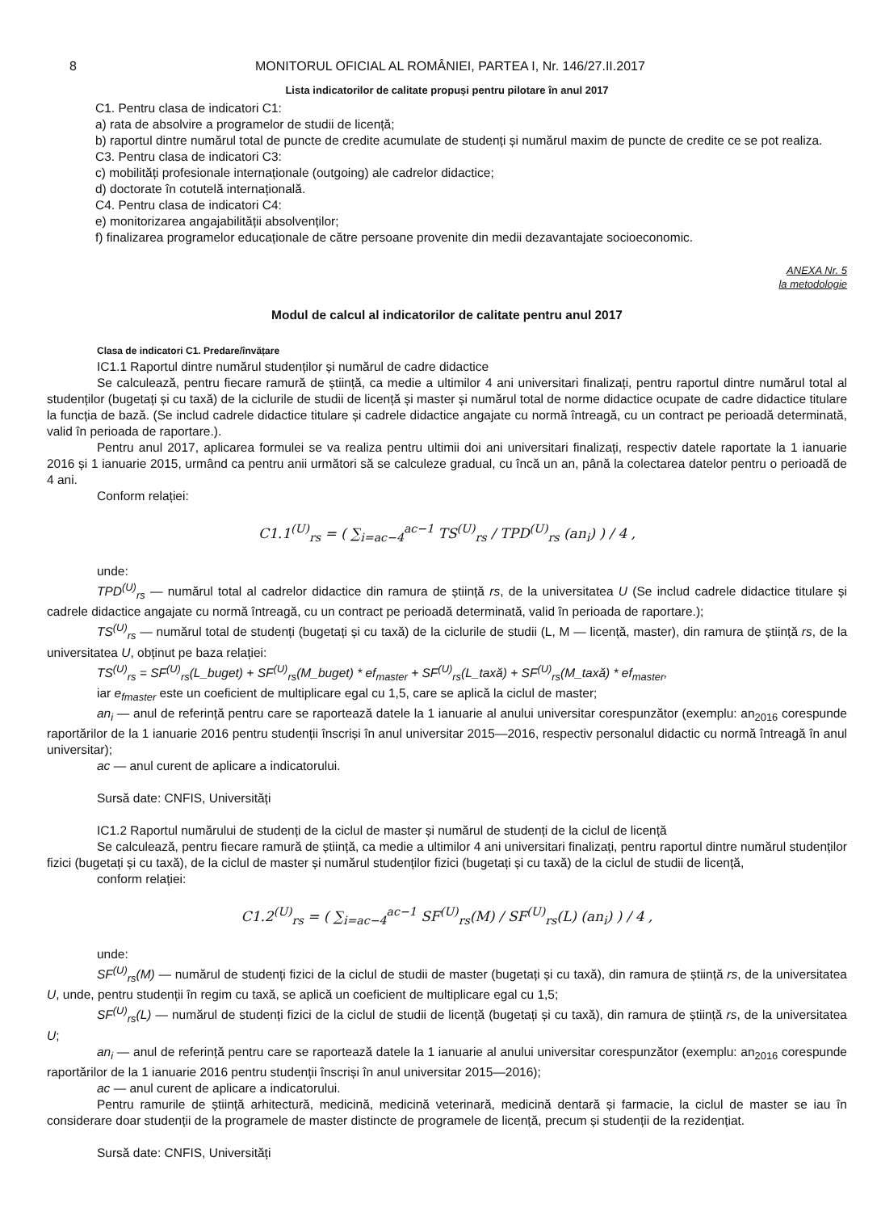8 MONITORUL OFICIAL AL ROMÂNIEI, PARTEA I, Nr. 146/27.II.2017
Lista indicatorilor de calitate propuși pentru pilotare în anul 2017
C1. Pentru clasa de indicatori C1:
a) rata de absolvire a programelor de studii de licență;
b) raportul dintre numărul total de puncte de credite acumulate de studenți și numărul maxim de puncte de credite ce se pot realiza.
C3. Pentru clasa de indicatori C3:
c) mobilități profesionale internaționale (outgoing) ale cadrelor didactice;
d) doctorate în cotutelă internațională.
C4. Pentru clasa de indicatori C4:
e) monitorizarea angajabilității absolvenților;
f) finalizarea programelor educaționale de către persoane provenite din medii dezavantajate socioeconomic.
ANEXA Nr. 5
la metodologie
Modul de calcul al indicatorilor de calitate pentru anul 2017
Clasa de indicatori C1. Predare/învățare
IC1.1 Raportul dintre numărul studenților și numărul de cadre didactice
Se calculează, pentru fiecare ramură de știință, ca medie a ultimilor 4 ani universitari finalizați, pentru raportul dintre numărul total al studenților (bugetați și cu taxă) de la ciclurile de studii de licență și master și numărul total de norme didactice ocupate de cadre didactice titulare la funcția de bază. (Se includ cadrele didactice titulare și cadrele didactice angajate cu normă întreagă, cu un contract pe perioadă determinată, valid în perioada de raportare.).
Pentru anul 2017, aplicarea formulei se va realiza pentru ultimii doi ani universitari finalizați, respectiv datele raportate la 1 ianuarie 2016 și 1 ianuarie 2015, urmând ca pentru anii următori să se calculeze gradual, cu încă un an, până la colectarea datelor pentru o perioadă de 4 ani.
Conform relației:
C1.1<sup>(U)</sup><sub>rs</sub> = ( ∑<sub>i=ac−4</sub><sup>ac−1</sup> TS<sup>(U)</sup><sub>rs</sub> / TPD<sup>(U)</sup><sub>rs</sub> (an<sub>i</sub>) ) / 4 ,
unde:
TPD<sup>(U)</sup><sub>rs</sub> — numărul total al cadrelor didactice din ramura de știință rs, de la universitatea U (Se includ cadrele didactice titulare și cadrele didactice angajate cu normă întreagă, cu un contract pe perioadă determinată, valid în perioada de raportare.);
TS<sup>(U)</sup><sub>rs</sub> — numărul total de studenți (bugetați și cu taxă) de la ciclurile de studii (L, M — licență, master), din ramura de știință rs, de la universitatea U, obținut pe baza relației:
TS<sup>(U)</sup><sub>rs</sub> = SF<sup>(U)</sup><sub>rs</sub>(L_buget) + SF<sup>(U)</sup><sub>rs</sub>(M_buget) * ef<sub>master</sub> + SF<sup>(U)</sup><sub>rs</sub>(L_taxă) + SF<sup>(U)</sup><sub>rs</sub>(M_taxă) * ef<sub>master</sub>,
iar e<sub>fmaster</sub> este un coeficient de multiplicare egal cu 1,5, care se aplică la ciclul de master;
an<sub>i</sub> — anul de referință pentru care se raportează datele la 1 ianuarie al anului universitar corespunzător (exemplu: an<sub>2016</sub> corespunde raportărilor de la 1 ianuarie 2016 pentru studenții înscriși în anul universitar 2015—2016, respectiv personalul didactic cu normă întreagă în anul universitar);
ac — anul curent de aplicare a indicatorului.
Sursă date: CNFIS, Universități
IC1.2 Raportul numărului de studenți de la ciclul de master și numărul de studenți de la ciclul de licență
Se calculează, pentru fiecare ramură de știință, ca medie a ultimilor 4 ani universitari finalizați, pentru raportul dintre numărul studenților fizici (bugetați și cu taxă), de la ciclul de master și numărul studenților fizici (bugetați și cu taxă) de la ciclul de studii de licență,
conform relației:
C1.2<sup>(U)</sup><sub>rs</sub> = ( ∑<sub>i=ac−4</sub><sup>ac−1</sup> SF<sup>(U)</sup><sub>rs</sub>(M) / SF<sup>(U)</sup><sub>rs</sub>(L) (an<sub>i</sub>) ) / 4 ,
unde:
SF<sup>(U)</sup><sub>rs</sub>(M) — numărul de studenți fizici de la ciclul de studii de master (bugetați și cu taxă), din ramura de știință rs, de la universitatea U, unde, pentru studenții în regim cu taxă, se aplică un coeficient de multiplicare egal cu 1,5;
SF<sup>(U)</sup><sub>rs</sub>(L) — numărul de studenți fizici de la ciclul de studii de licență (bugetați și cu taxă), din ramura de știință rs, de la universitatea U;
an<sub>i</sub> — anul de referință pentru care se raportează datele la 1 ianuarie al anului universitar corespunzător (exemplu: an<sub>2016</sub> corespunde raportărilor de la 1 ianuarie 2016 pentru studenții înscriși în anul universitar 2015—2016);
ac — anul curent de aplicare a indicatorului.
Pentru ramurile de știință arhitectură, medicină, medicină veterinară, medicină dentară și farmacie, la ciclul de master se iau în considerare doar studenții de la programele de master distincte de programele de licență, precum și studenții de la rezidențiat.
Sursă date: CNFIS, Universități